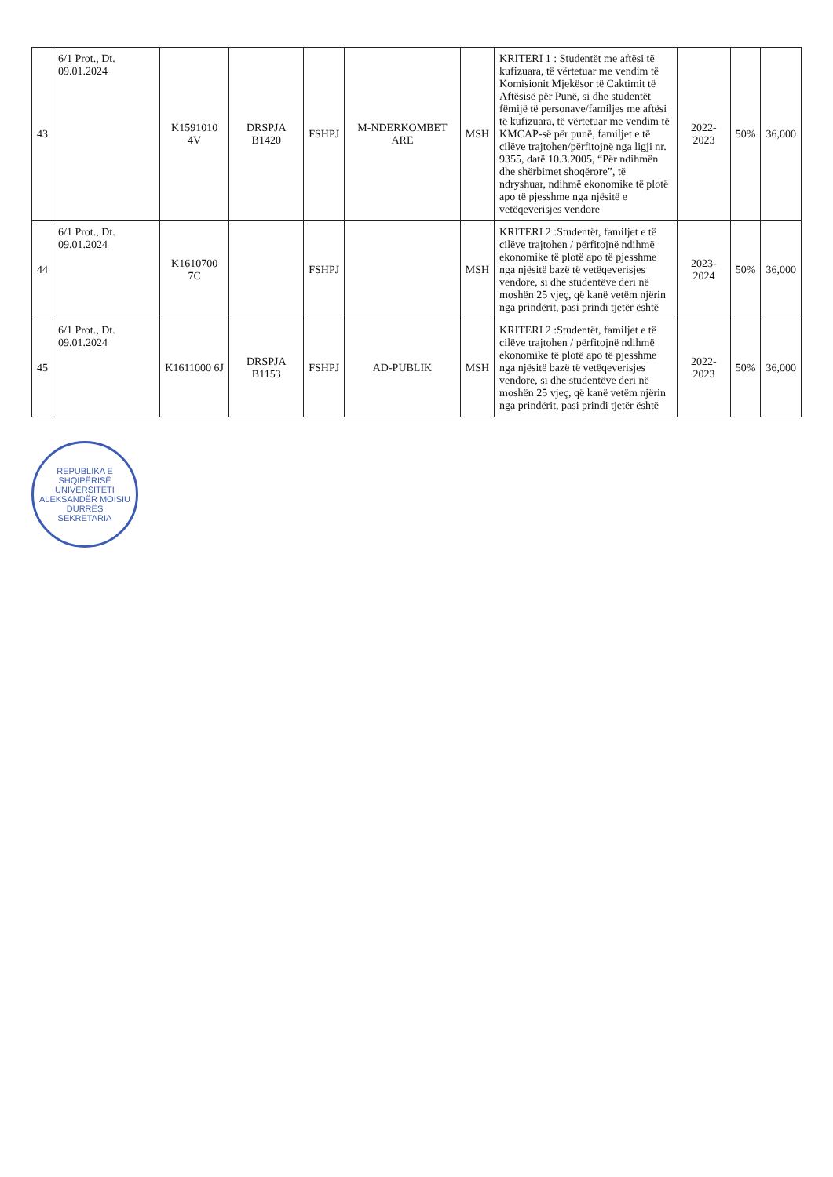| 43 | 6/1 Prot., Dt. 09.01.2024 | K1591010 4V | DRSPJA B1420 | FSHPJ | M-NDERKOMBET ARE | MSH | KRITERI 1 : Studentët me aftësi të kufizuara, të vërtetuar me vendim të Komisionit Mjekësor të Caktimit të Aftësisë për Punë, si dhe studentët fëmijë të personave/familjes me aftësi të kufizuara, të vërtetuar me vendim të KMCAP-së për punë, familjet e të cilëve trajtohen/përfitojnë nga ligji nr. 9355, datë 10.3.2005, “Për ndihmën dhe shërbimet shoqërore”, të ndryshuar, ndihmë ekonomike të plotë apo të pjesshme nga njësitë e vetëqeverisjes vendore | 2022-2023 | 50% | 36,000 |
| 44 | 6/1 Prot., Dt. 09.01.2024 | K1610700 7C | | FSHPJ | | MSH | KRITERI 2 :Studentët, familjet e të cilëve trajtohen / përfitojnë ndihmë ekonomike të plotë apo të pjesshme nga njësitë bazë të vetëqeverisjes vendore, si dhe studentëve deri në moshën 25 vjeç, që kanë vetëm njërin nga prindërit, pasi prindi tjetër është | 2023-2024 | 50% | 36,000 |
| 45 | 6/1 Prot., Dt. 09.01.2024 | K1611000 6J | DRSPJA B1153 | FSHPJ | AD-PUBLIK | MSH | KRITERI 2 :Studentët, familjet e të cilëve trajtohen / përfitojnë ndihmë ekonomike të plotë apo të pjesshme nga njësitë bazë të vetëqeverisjes vendore, si dhe studentëve deri në moshën 25 vjeç, që kanë vetëm njërin nga prindërit, pasi prindi tjetër është | 2022-2023 | 50% | 36,000 |
REPUBLIKA E SHQIPËRISË
UNIVERSITETI ALEKSANDËR MOISIU
DURRËS
SEKRETARIA